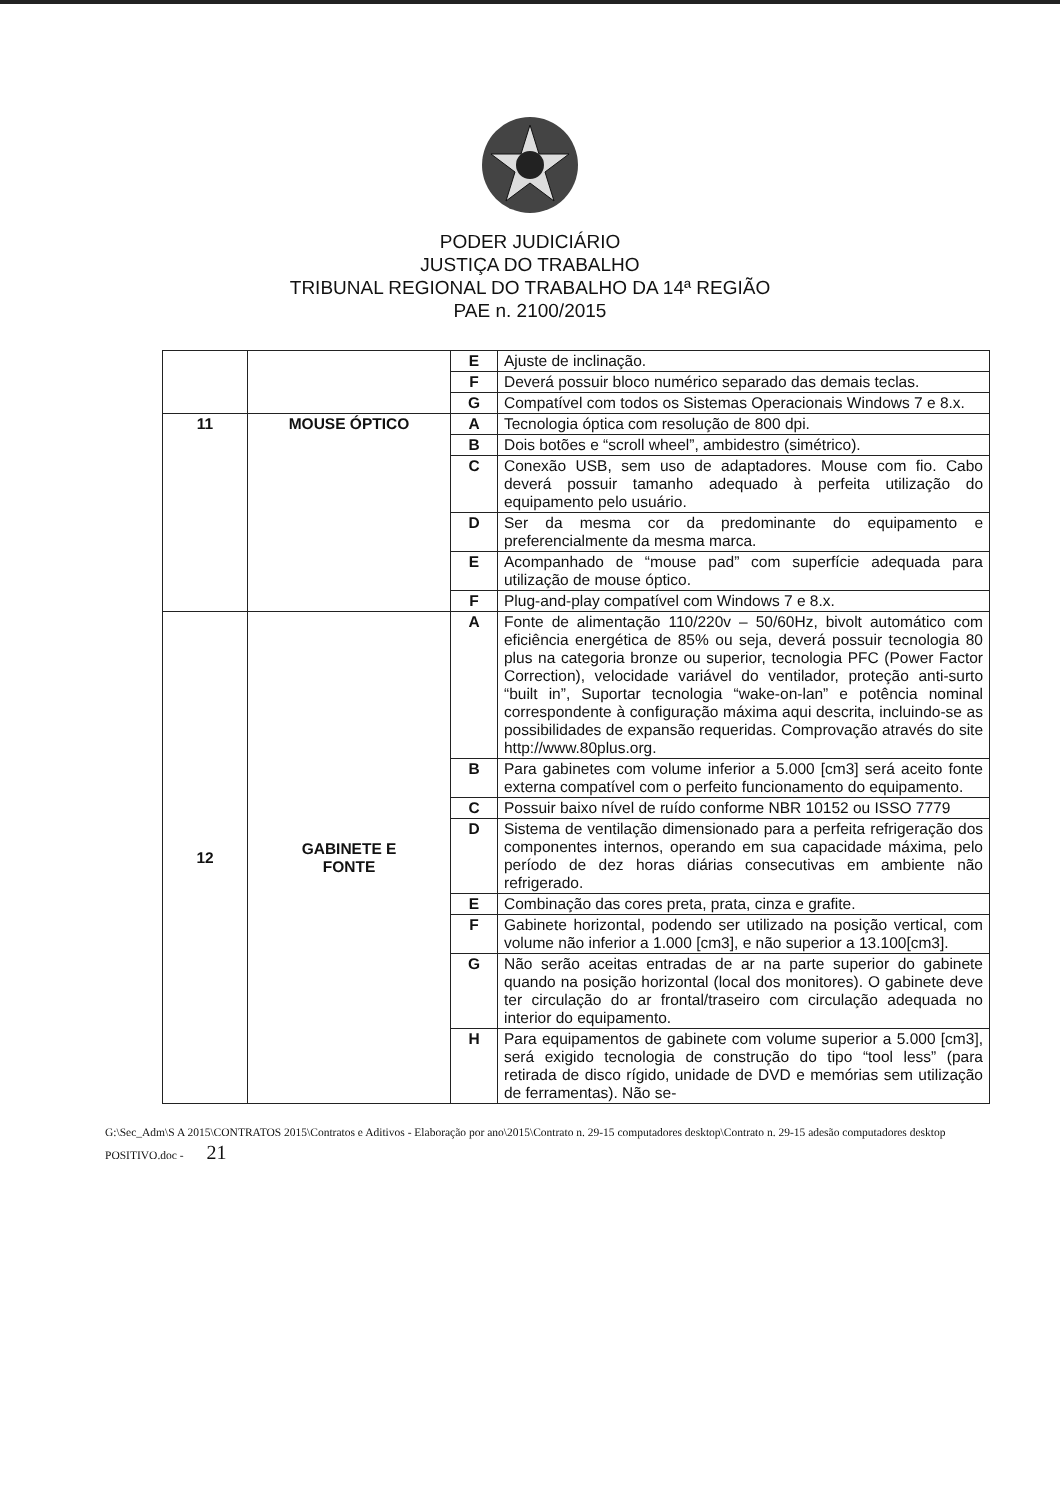PODER JUDICIÁRIO
JUSTIÇA DO TRABALHO
TRIBUNAL REGIONAL DO TRABALHO DA 14ª REGIÃO
PAE n. 2100/2015
| | | E | Ajuste de inclinação. |
| | | F | Deverá possuir bloco numérico separado das demais teclas. |
| | | G | Compatível com todos os Sistemas Operacionais Windows 7 e 8.x. |
| 11 | MOUSE ÓPTICO | A | Tecnologia óptica com resolução de 800 dpi. |
| | | B | Dois botões e “scroll wheel”, ambidestro (simétrico). |
| | | C | Conexão USB, sem uso de adaptadores. Mouse com fio. Cabo deverá possuir tamanho adequado à perfeita utilização do equipamento pelo usuário. |
| | | D | Ser da mesma cor da predominante do equipamento e preferencialmente da mesma marca. |
| | | E | Acompanhado de “mouse pad” com superfície adequada para utilização de mouse óptico. |
| | | F | Plug-and-play compatível com Windows 7 e 8.x. |
| 12 | GABINETE E FONTE | A | Fonte de alimentação 110/220v – 50/60Hz, bivolt automático com eficiência energética de 85% ou seja, deverá possuir tecnologia 80 plus na categoria bronze ou superior, tecnologia PFC (Power Factor Correction), velocidade variável do ventilador, proteção anti-surto “built in”, Suportar tecnologia “wake-on-lan” e potência nominal correspondente à configuração máxima aqui descrita, incluindo-se as possibilidades de expansão requeridas. Comprovação através do site http://www.80plus.org. |
| | | B | Para gabinetes com volume inferior a 5.000 [cm3] será aceito fonte externa compatível com o perfeito funcionamento do equipamento. |
| | | C | Possuir baixo nível de ruído conforme NBR 10152 ou ISSO 7779 |
| | | D | Sistema de ventilação dimensionado para a perfeita refrigeração dos componentes internos, operando em sua capacidade máxima, pelo período de dez horas diárias consecutivas em ambiente não refrigerado. |
| | | E | Combinação das cores preta, prata, cinza e grafite. |
| | | F | Gabinete horizontal, podendo ser utilizado na posição vertical, com volume não inferior a 1.000 [cm3], e não superior a 13.100[cm3]. |
| | | G | Não serão aceitas entradas de ar na parte superior do gabinete quando na posição horizontal (local dos monitores). O gabinete deve ter circulação do ar frontal/traseiro com circulação adequada no interior do equipamento. |
| | | H | Para equipamentos de gabinete com volume superior a 5.000 [cm3], será exigido tecnologia de construção do tipo “tool less” (para retirada de disco rígido, unidade de DVD e memórias sem utilização de ferramentas). Não se- |
G:\Sec_Adm\S A 2015\CONTRATOS 2015\Contratos e Aditivos - Elaboração por ano\2015\Contrato n. 29-15 computadores desktop\Contrato n. 29-15 adesão computadores desktop POSITIVO.doc - 21